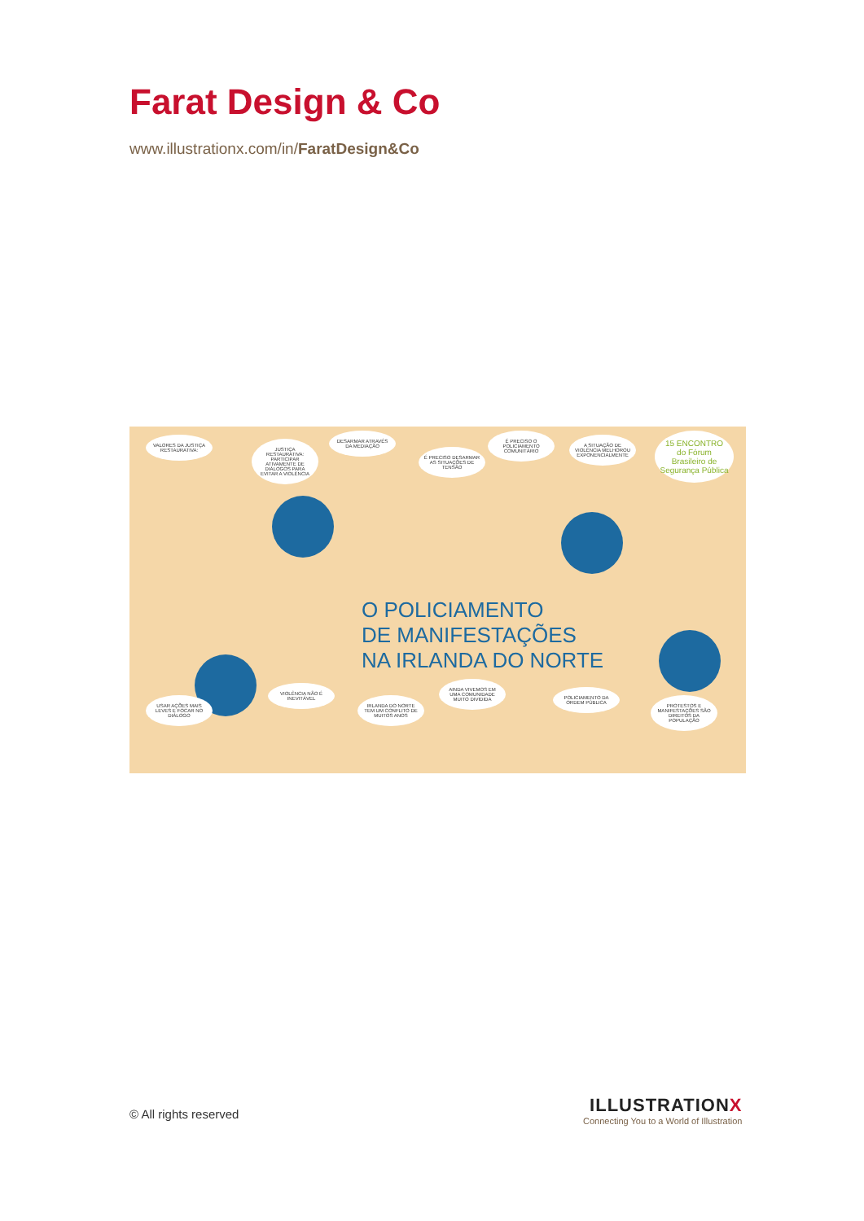Farat Design & Co
www.illustrationx.com/in/FaratDesign&Co
VALORES DA JUSTIÇA RESTAURATIVA:
JUSTIÇA RESTAURATIVA: PARTICIPAR ATIVAMENTE DE DIÁLOGOS PARA EVITAR A VIOLÊNCIA
DESARMAR ATRAVÉS DA MEDIAÇÃO
É PRECISO DESARMAR AS SITUAÇÕES DE TENSÃO
É PRECISO O POLICIAMENTO COMUNITÁRIO
A SITUAÇÃO DE VIOLÊNCIA MELHOROU EXPONENCIALMENTE
15 ENCONTRO do Fórum Brasileiro de Segurança Pública
O POLICIAMENTO
DE MANIFESTAÇÕES
NA IRLANDA DO NORTE
USAR AÇÕES MAIS LEVES E FOCAR NO DIÁLOGO
VIOLÊNCIA NÃO É INEVITÁVEL
IRLANDA DO NORTE TEM UM CONFLITO DE MUITOS ANOS
AINDA VIVEMOS EM UMA COMUNIDADE MUITO DIVIDIDA
POLICIAMENTO DA ORDEM PÚBLICA
PROTESTOS E MANIFESTAÇÕES SÃO DIREITOS DA POPULAÇÃO
© All rights reserved
ILLUSTRATIONX
Connecting You to a World of Illustration